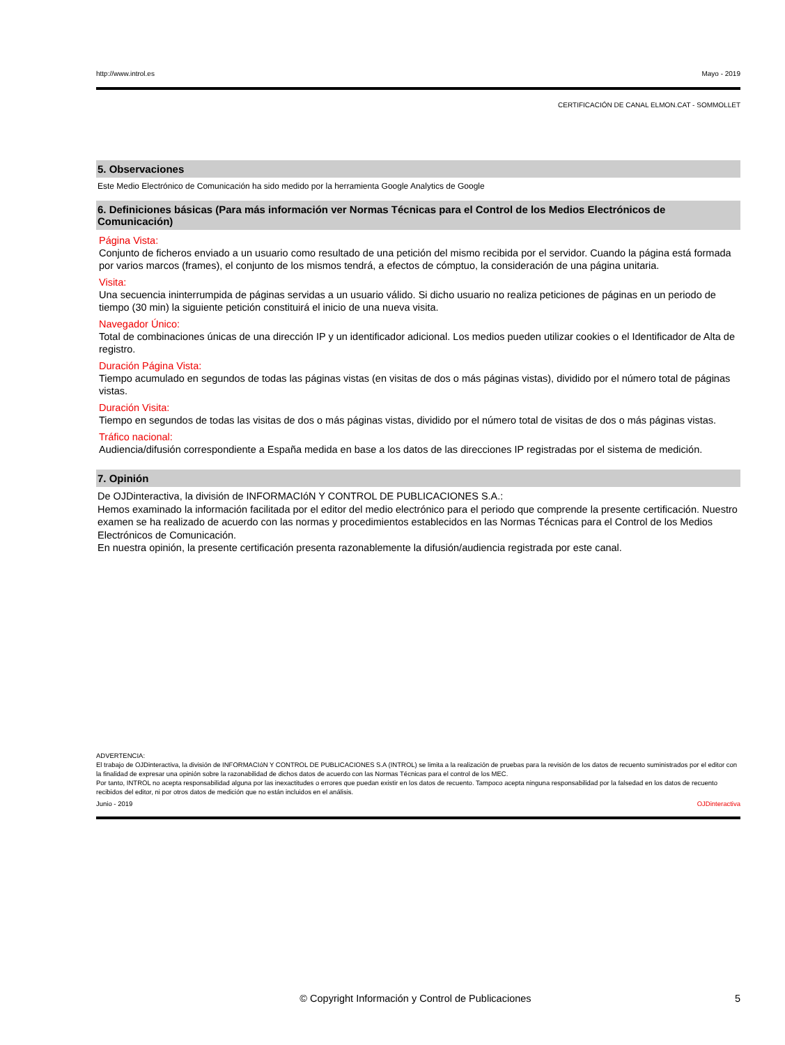http://www.introl.es Mayo - 2019
CERTIFICACIÓN DE CANAL ELMON.CAT - SOMMOLLET
5. Observaciones
Este Medio Electrónico de Comunicación ha sido medido por la herramienta Google Analytics de Google
6. Definiciones básicas (Para más información ver Normas Técnicas para el Control de los Medios Electrónicos de Comunicación)
Página Vista:
Conjunto de ficheros enviado a un usuario como resultado de una petición del mismo recibida por el servidor. Cuando la página está formada por varios marcos (frames), el conjunto de los mismos tendrá, a efectos de cómptuo, la consideración de una página unitaria.
Visita:
Una secuencia ininterrumpida de páginas servidas a un usuario válido. Si dicho usuario no realiza peticiones de páginas en un periodo de tiempo (30 min) la siguiente petición constituirá el inicio de una nueva visita.
Navegador Único:
Total de combinaciones únicas de una dirección IP y un identificador adicional. Los medios pueden utilizar cookies o el Identificador de Alta de registro.
Duración Página Vista:
Tiempo acumulado en segundos de todas las páginas vistas (en visitas de dos o más páginas vistas), dividido por el número total de páginas vistas.
Duración Visita:
Tiempo en segundos de todas las visitas de dos o más páginas vistas, dividido por el número total de visitas de dos o más páginas vistas.
Tráfico nacional:
Audiencia/difusión correspondiente a España medida en base a los datos de las direcciones IP registradas por el sistema de medición.
7. Opinión
De OJDinteractiva, la división de INFORMACIóN Y CONTROL DE PUBLICACIONES S.A.:
Hemos examinado la información facilitada por el editor del medio electrónico para el periodo que comprende la presente certificación. Nuestro examen se ha realizado de acuerdo con las normas y procedimientos establecidos en las Normas Técnicas para el Control de los Medios Electrónicos de Comunicación.
En nuestra opinión, la presente certificación presenta razonablemente la difusión/audiencia registrada por este canal.
ADVERTENCIA:
El trabajo de OJDinteractiva, la división de INFORMACIóN Y CONTROL DE PUBLICACIONES S.A (INTROL) se limita a la realización de pruebas para la revisión de los datos de recuento suministrados por el editor con la finalidad de expresar una opinión sobre la razonabilidad de dichos datos de acuerdo con las Normas Técnicas para el control de los MEC.
Por tanto, INTROL no acepta responsabilidad alguna por las inexactitudes o errores que puedan existir en los datos de recuento. Tampoco acepta ninguna responsabilidad por la falsedad en los datos de recuento recibidos del editor, ni por otros datos de medición que no están incluidos en el análisis.
Junio - 2019 OJDinteractiva
© Copyright Información y Control de Publicaciones 5